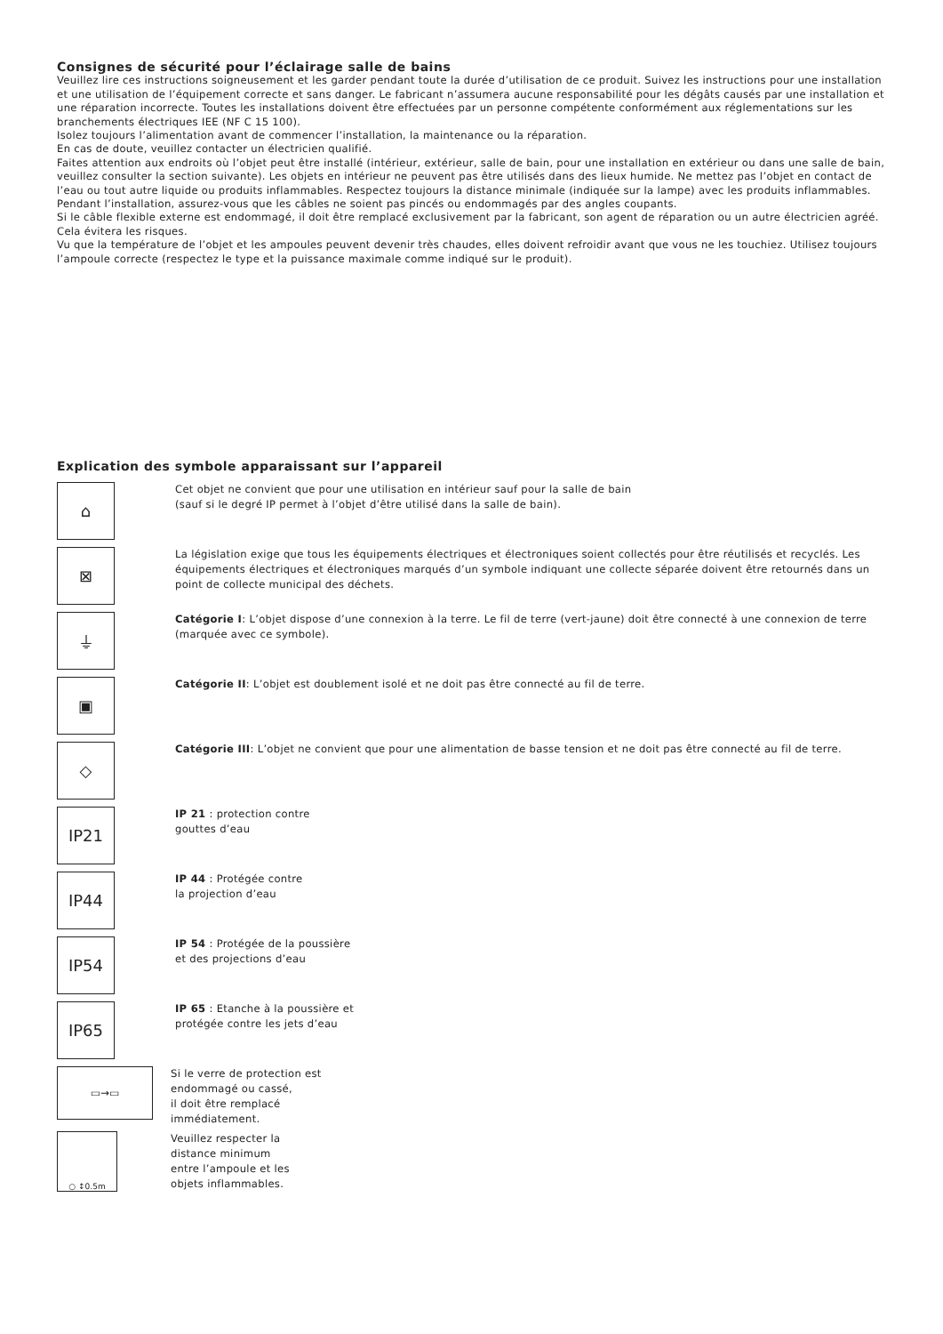Consignes de sécurité pour l’éclairage salle de bains
Veuillez lire ces instructions soigneusement et les garder pendant toute la durée d’utilisation de ce produit. Suivez les instructions pour une installation et une utilisation de l’équipement correcte et sans danger. Le fabricant n’assumera aucune responsabilité pour les dégâts causés par une installation et une réparation incorrecte. Toutes les installations doivent être effectuées par un personne compétente conformément aux réglementations sur les branchements électriques IEE (NF C 15 100).
Isolez toujours l’alimentation avant de commencer l’installation, la maintenance ou la réparation.
En cas de doute, veuillez contacter un électricien qualifié.
Faites attention aux endroits où l’objet peut être installé (intérieur, extérieur, salle de bain, pour une installation en extérieur ou dans une salle de bain, veuillez consulter la section suivante). Les objets en intérieur ne peuvent pas être utilisés dans des lieux humide. Ne mettez pas l’objet en contact de l’eau ou tout autre liquide ou produits inflammables. Respectez toujours la distance minimale (indiquée sur la lampe) avec les produits inflammables.
Pendant l’installation, assurez-vous que les câbles ne soient pas pincés ou endommagés par des angles coupants.
Si le câble flexible externe est endommagé, il doit être remplacé exclusivement par la fabricant, son agent de réparation ou un autre électricien agréé. Cela évitera les risques.
Vu que la température de l’objet et les ampoules peuvent devenir très chaudes, elles doivent refroidir avant que vous ne les touchiez. Utilisez toujours l’ampoule correcte (respectez le type et la puissance maximale comme indiqué sur le produit).
Explication des symbole apparaissant sur l’appareil
⌂
Cet objet ne convient que pour une utilisation en intérieur sauf pour la salle de bain
(sauf si le degré IP permet à l’objet d’être utilisé dans la salle de bain).
⊠
La législation exige que tous les équipements électriques et électroniques soient collectés pour être réutilisés et recyclés. Les équipements électriques et électroniques marqués d’un symbole indiquant une collecte séparée doivent être retournés dans un point de collecte municipal des déchets.
⏚
Catégorie I: L’objet dispose d’une connexion à la terre. Le fil de terre (vert-jaune) doit être connecté à une connexion de terre (marquée avec ce symbole).
▣
Catégorie II: L’objet est doublement isolé et ne doit pas être connecté au fil de terre.
◇
Catégorie III: L’objet ne convient que pour une alimentation de basse tension et ne doit pas être connecté au fil de terre.
IP21
IP 21 : protection contre
gouttes d’eau
IP44
IP 44 : Protégée contre
la projection d’eau
IP54
IP 54 : Protégée de la poussière
et des projections d’eau
IP65
IP 65 : Etanche à la poussière et
protégée contre les jets d’eau
▭→▭
Si le verre de protection est
endommagé ou cassé,
il doit être remplacé
immédiatement.
○ ↕0.5m
Veuillez respecter la
distance minimum
entre l’ampoule et les
objets inflammables.